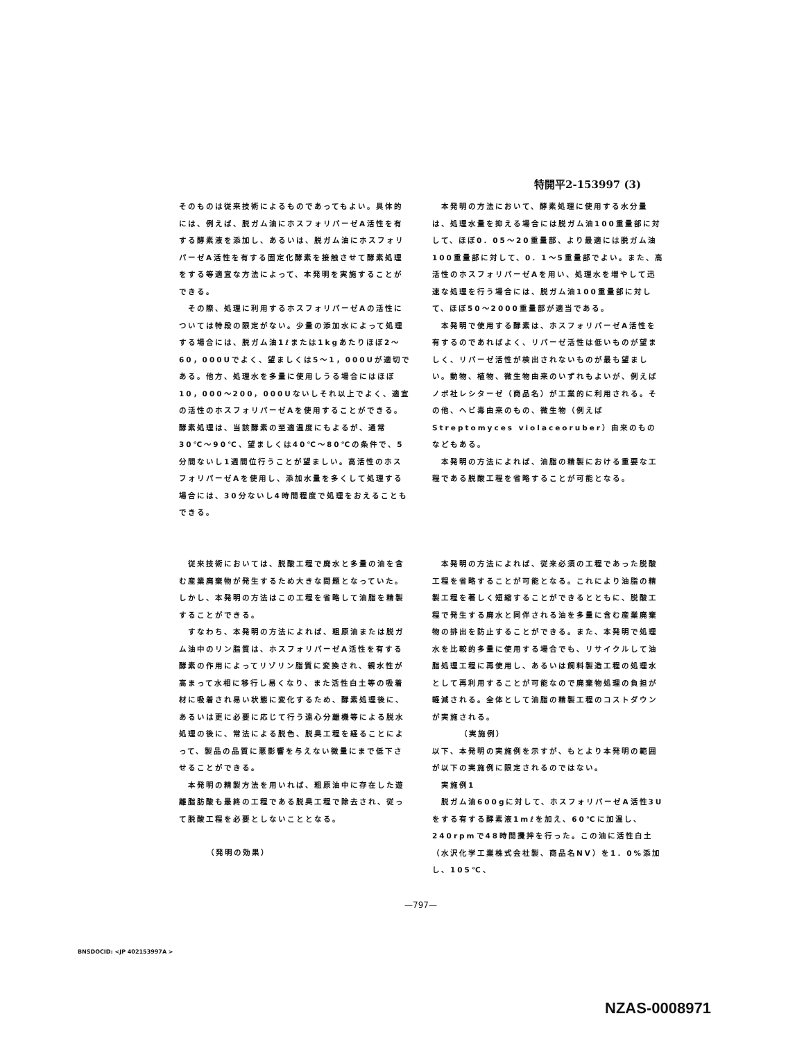特開平2-153997 (3)
そのものは従来技術によるものであってもよい。具体的には、例えば、脱ガム油にホスフォリパーゼA活性を有する酵素液を添加し、あるいは、脱ガム油にホスフォリパーゼA活性を有する固定化酵素を接触させて酵素処理をする等適宜な方法によって、本発明を実施することができる。
　その際、処理に利用するホスフォリパーゼAの活性については特段の限定がない。少量の添加水によって処理する場合には、脱ガム油1ℓまたは1kgあたりほぼ2～60，000Uでよく、望ましくは5～1，000Uが適切である。他方、処理水を多量に使用しうる場合にはほぼ10，000～200，000Uないしそれ以上でよく、適宜の活性のホスフォリパーゼAを使用することができる。酵素処理は、当該酵素の至適温度にもよるが、通常30℃～90℃、望ましくは40℃～80℃の条件で、5分間ないし1週間位行うことが望ましい。高活性のホスフォリパーゼAを使用し、添加水量を多くして処理する場合には、30分ないし4時間程度で処理をおえることもできる。
　本発明の方法において、酵素処理に使用する水分量は、処理水量を抑える場合には脱ガム油100重量部に対して、ほぼ0．05～20重量部、より最適には脱ガム油100重量部に対して、0．1～5重量部でよい。また、高活性のホスフォリパーゼAを用い、処理水を増やして迅速な処理を行う場合には、脱ガム油100重量部に対して、ほぼ50～2000重量部が適当である。
　本発明で使用する酵素は、ホスフォリパーゼA活性を有するのであればよく、リパーゼ活性は低いものが望ましく、リパーゼ活性が検出されないものが最も望ましい。動物、植物、微生物由来のいずれもよいが、例えばノボ社レシターゼ（商品名）が工業的に利用される。その他、ヘビ毒由来のもの、微生物（例えばStreptomyces violaceoruber）由来のものなどもある。
　本発明の方法によれば、油脂の精製における重要な工程である脱酸工程を省略することが可能となる。
　従来技術においては、脱酸工程で廃水と多量の油を含む産業廃棄物が発生するため大きな問題となっていた。しかし、本発明の方法はこの工程を省略して油脂を精製することができる。
　すなわち、本発明の方法によれば、粗原油または脱ガム油中のリン脂質は、ホスフォリパーゼA活性を有する酵素の作用によってリゾリン脂質に変換され、親水性が高まって水相に移行し易くなり、また活性白土等の吸着材に吸着され易い状態に変化するため、酵素処理後に、あるいは更に必要に応じて行う遠心分離機等による脱水処理の後に、常法による脱色、脱臭工程を経ることによって、製品の品質に悪影響を与えない微量にまで低下させることができる。
　本発明の精製方法を用いれば、粗原油中に存在した遊離脂肪酸も最終の工程である脱臭工程で除去され、従って脱酸工程を必要としないこととなる。
（発明の効果）
　本発明の方法によれば、従来必須の工程であった脱酸工程を省略することが可能となる。これにより油脂の精製工程を著しく短縮することができるとともに、脱酸工程で発生する廃水と同伴される油を多量に含む産業廃棄物の排出を防止することができる。また、本発明で処理水を比較的多量に使用する場合でも、リサイクルして油脂処理工程に再使用し、あるいは飼料製造工程の処理水として再利用することが可能なので廃棄物処理の負担が軽減される。全体として油脂の精製工程のコストダウンが実施される。
（実施例）
以下、本発明の実施例を示すが、もとより本発明の範囲が以下の実施例に限定されるのではない。
　実施例1
　脱ガム油600gに対して、ホスフォリパーゼA活性3Uをする有する酵素液1mℓを加え、60℃に加温し、240rpmで48時間攪拌を行った。この油に活性白土（水沢化学工業株式会社製、商品名NV）を1．0%添加し、105℃、
—797—
BNSDOCID: <JP 402153997A >
NZAS-0008971